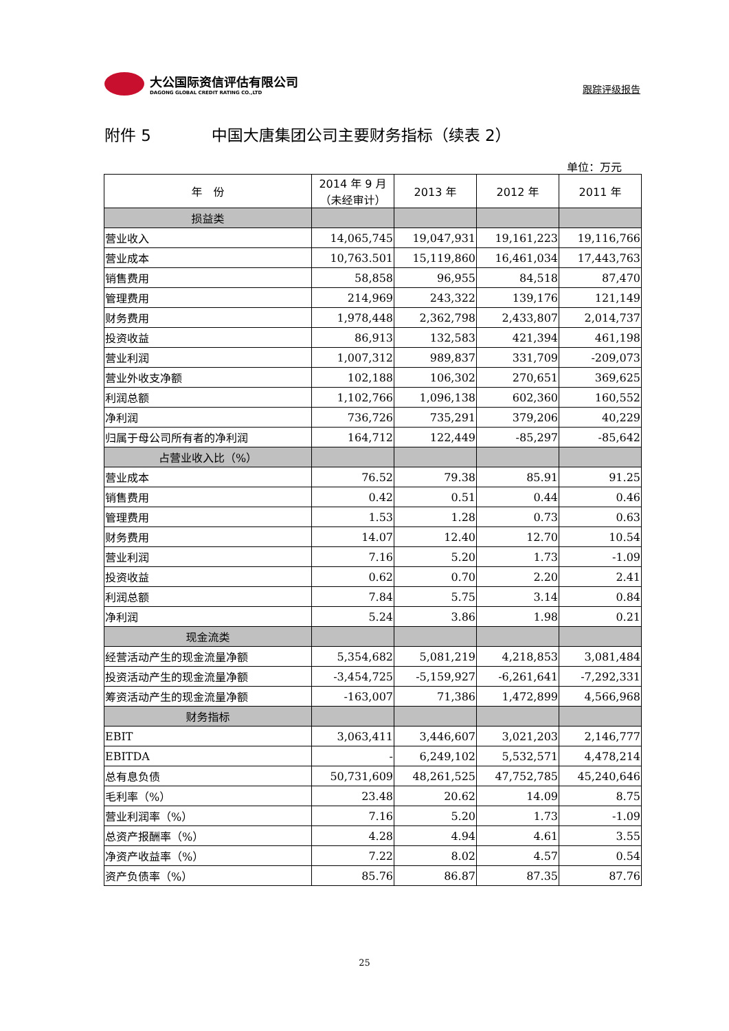大公国际资信评估有限公司
DAGONG GLOBAL CREDIT RATING CO.,LTD
跟踪评级报告
附件 5 中国大唐集团公司主要财务指标（续表 2）
单位：万元
| 年 份 | 2014 年 9 月 （未经审计） | 2013 年 | 2012 年 | 2011 年 |
| --- | --- | --- | --- | --- |
| 损益类 | | | | |
| 营业收入 | 14,065,745 | 19,047,931 | 19,161,223 | 19,116,766 |
| 营业成本 | 10,763.501 | 15,119,860 | 16,461,034 | 17,443,763 |
| 销售费用 | 58,858 | 96,955 | 84,518 | 87,470 |
| 管理费用 | 214,969 | 243,322 | 139,176 | 121,149 |
| 财务费用 | 1,978,448 | 2,362,798 | 2,433,807 | 2,014,737 |
| 投资收益 | 86,913 | 132,583 | 421,394 | 461,198 |
| 营业利润 | 1,007,312 | 989,837 | 331,709 | -209,073 |
| 营业外收支净额 | 102,188 | 106,302 | 270,651 | 369,625 |
| 利润总额 | 1,102,766 | 1,096,138 | 602,360 | 160,552 |
| 净利润 | 736,726 | 735,291 | 379,206 | 40,229 |
| 归属于母公司所有者的净利润 | 164,712 | 122,449 | -85,297 | -85,642 |
| 占营业收入比（%） | | | | |
| 营业成本 | 76.52 | 79.38 | 85.91 | 91.25 |
| 销售费用 | 0.42 | 0.51 | 0.44 | 0.46 |
| 管理费用 | 1.53 | 1.28 | 0.73 | 0.63 |
| 财务费用 | 14.07 | 12.40 | 12.70 | 10.54 |
| 营业利润 | 7.16 | 5.20 | 1.73 | -1.09 |
| 投资收益 | 0.62 | 0.70 | 2.20 | 2.41 |
| 利润总额 | 7.84 | 5.75 | 3.14 | 0.84 |
| 净利润 | 5.24 | 3.86 | 1.98 | 0.21 |
| 现金流类 | | | | |
| 经营活动产生的现金流量净额 | 5,354,682 | 5,081,219 | 4,218,853 | 3,081,484 |
| 投资活动产生的现金流量净额 | -3,454,725 | -5,159,927 | -6,261,641 | -7,292,331 |
| 筹资活动产生的现金流量净额 | -163,007 | 71,386 | 1,472,899 | 4,566,968 |
| 财务指标 | | | | |
| EBIT | 3,063,411 | 3,446,607 | 3,021,203 | 2,146,777 |
| EBITDA | - | 6,249,102 | 5,532,571 | 4,478,214 |
| 总有息负债 | 50,731,609 | 48,261,525 | 47,752,785 | 45,240,646 |
| 毛利率（%） | 23.48 | 20.62 | 14.09 | 8.75 |
| 营业利润率（%） | 7.16 | 5.20 | 1.73 | -1.09 |
| 总资产报酬率（%） | 4.28 | 4.94 | 4.61 | 3.55 |
| 净资产收益率（%） | 7.22 | 8.02 | 4.57 | 0.54 |
| 资产负债率（%） | 85.76 | 86.87 | 87.35 | 87.76 |
25